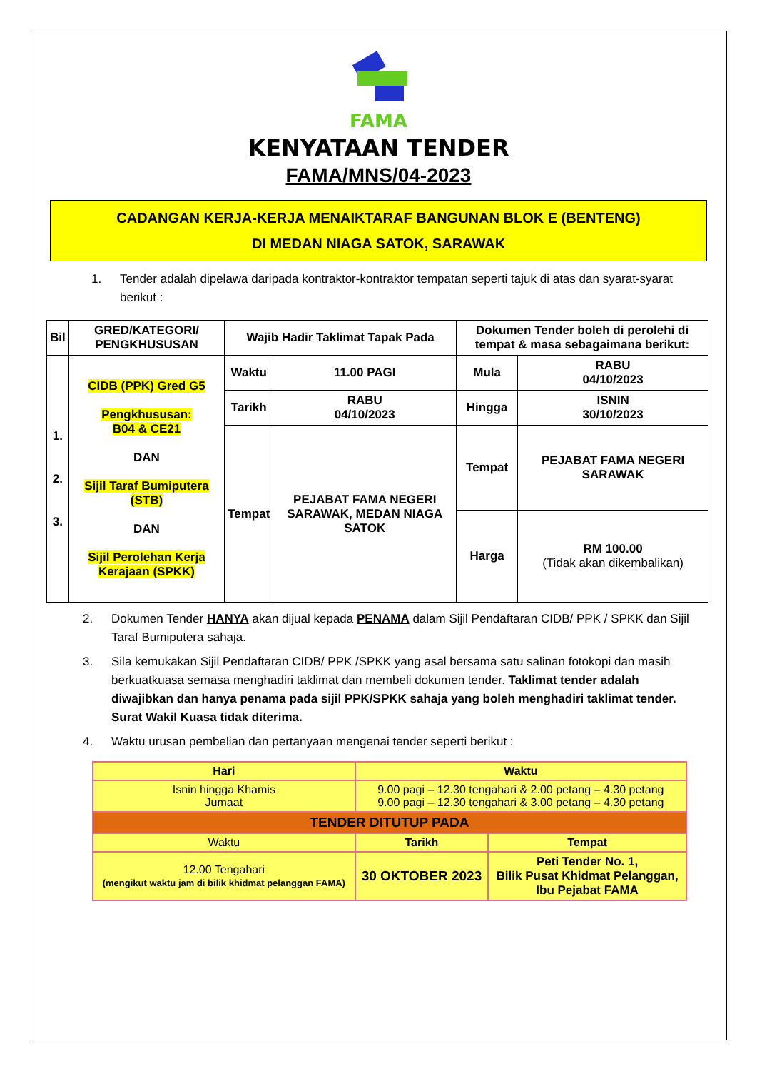FAMA
KENYATAAN TENDER
FAMA/MNS/04-2023
CADANGAN KERJA-KERJA MENAIKTARAF BANGUNAN BLOK E (BENTENG)
DI MEDAN NIAGA SATOK, SARAWAK
1. Tender adalah dipelawa daripada kontraktor-kontraktor tempatan seperti tajuk di atas dan syarat-syarat berikut :
| Bil | GRED/KATEGORI/ PENGKHUSUSAN | Wajib Hadir Taklimat Tapak Pada | | Dokumen Tender boleh di perolehi di tempat & masa sebagaimana berikut: | |
| --- | --- | --- | --- | --- | --- |
| 1. 2. 3. | CIDB (PPK) Gred G5 Pengkhususan: B04 & CE21 DAN Sijil Taraf Bumiputera (STB) DAN Sijil Perolehan Kerja Kerajaan (SPKK) | Waktu | 11.00 PAGI | Mula | RABU 04/10/2023 |
| | | Tarikh | RABU 04/10/2023 | Hingga | ISNIN 30/10/2023 |
| | | Tempat | PEJABAT FAMA NEGERI SARAWAK, MEDAN NIAGA SATOK | Tempat | PEJABAT FAMA NEGERI SARAWAK |
| | | | | Harga | RM 100.00 (Tidak akan dikembalikan) |
2. Dokumen Tender HANYA akan dijual kepada PENAMA dalam Sijil Pendaftaran CIDB/ PPK / SPKK dan Sijil Taraf Bumiputera sahaja.
3. Sila kemukakan Sijil Pendaftaran CIDB/ PPK /SPKK yang asal bersama satu salinan fotokopi dan masih berkuatkuasa semasa menghadiri taklimat dan membeli dokumen tender. Taklimat tender adalah diwajibkan dan hanya penama pada sijil PPK/SPKK sahaja yang boleh menghadiri taklimat tender. Surat Wakil Kuasa tidak diterima.
4. Waktu urusan pembelian dan pertanyaan mengenai tender seperti berikut :
| Hari | Waktu | |
| --- | --- | --- |
| Isnin hingga Khamis Jumaat | 9.00 pagi – 12.30 tengahari & 2.00 petang – 4.30 petang 9.00 pagi – 12.30 tengahari & 3.00 petang – 4.30 petang | |
| TENDER DITUTUP PADA | | |
| Waktu | Tarikh | Tempat |
| 12.00 Tengahari (mengikut waktu jam di bilik khidmat pelanggan FAMA) | 30 OKTOBER 2023 | Peti Tender No. 1, Bilik Pusat Khidmat Pelanggan, Ibu Pejabat FAMA |